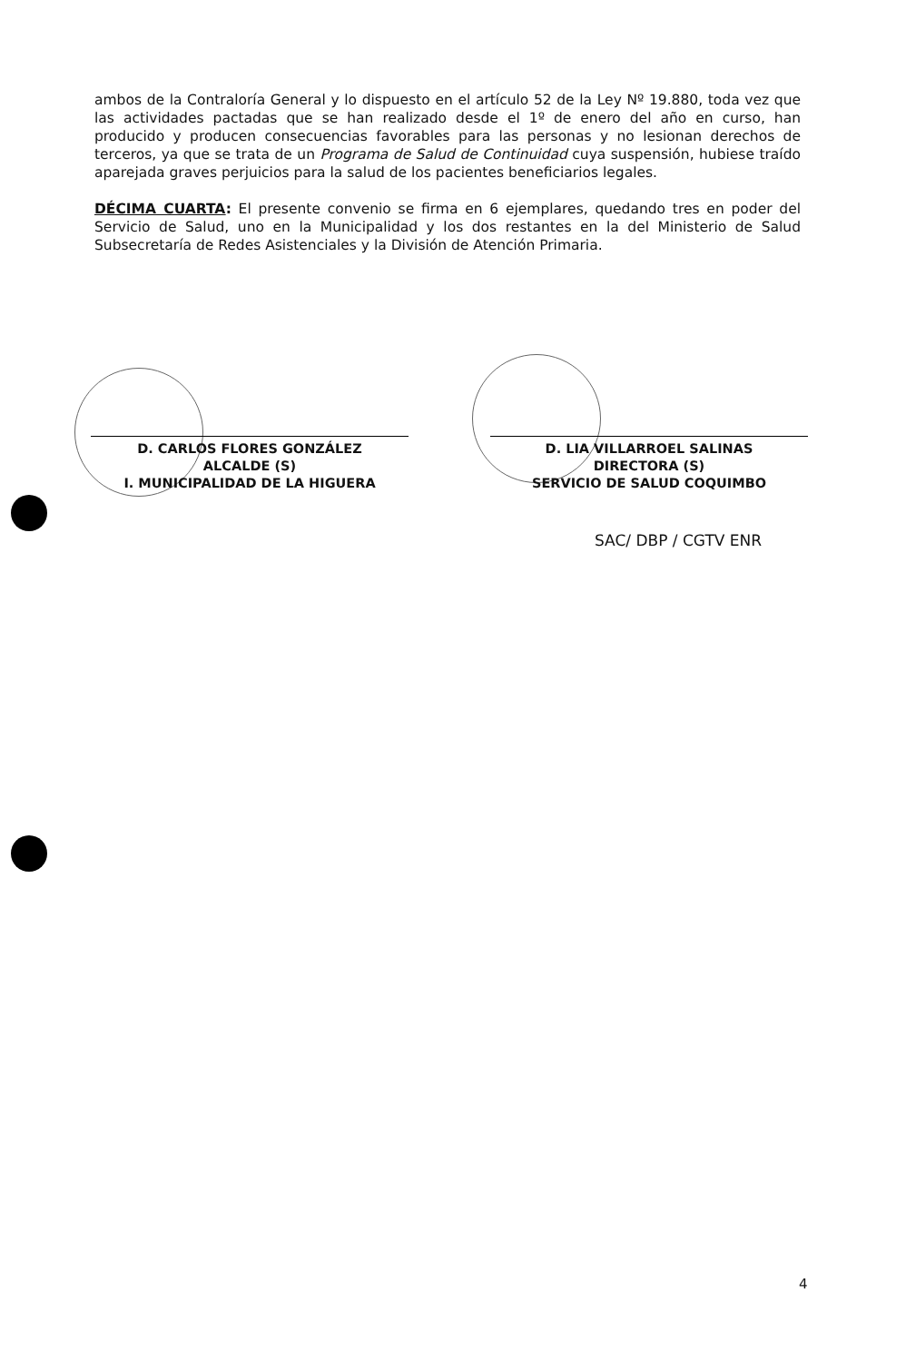ambos de la Contraloría General y lo dispuesto en el artículo 52 de la Ley Nº 19.880, toda vez que las actividades pactadas que se han realizado desde el 1º de enero del año en curso, han producido y producen consecuencias favorables para las personas y no lesionan derechos de terceros, ya que se trata de un Programa de Salud de Continuidad cuya suspensión, hubiese traído aparejada graves perjuicios para la salud de los pacientes beneficiarios legales.
DÉCIMA CUARTA: El presente convenio se firma en 6 ejemplares, quedando tres en poder del Servicio de Salud, uno en la Municipalidad y los dos restantes en la del Ministerio de Salud Subsecretaría de Redes Asistenciales y la División de Atención Primaria.
D. CARLOS FLORES GONZÁLEZ
ALCALDE (S)
I. MUNICIPALIDAD DE LA HIGUERA
D. LIA VILLARROEL SALINAS
DIRECTORA (S)
SERVICIO DE SALUD COQUIMBO
SAC/ DBP / CGTV ENR
4